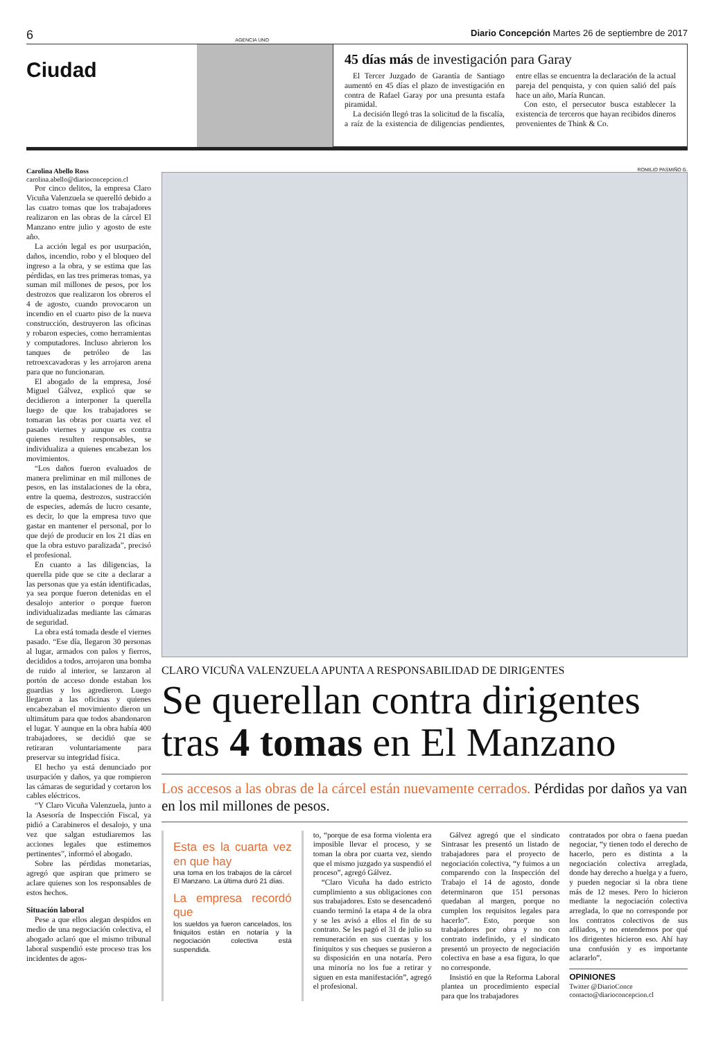6 AGENCIA UNO Diario Concepción Martes 26 de septiembre de 2017
Ciudad
45 días más de investigación para Garay
El Tercer Juzgado de Garantía de Santiago aumentó en 45 días el plazo de investigación en contra de Rafael Garay por una presunta estafa piramidal.
La decisión llegó tras la solicitud de la fiscalía, a raíz de la existencia de diligencias pendientes, entre ellas se encuentra la declaración de la actual pareja del penquista, y con quien salió del país hace un año, María Runcan.
Con esto, el persecutor busca establecer la existencia de terceros que hayan recibidos dineros provenientes de Think & Co.
Carolina Abello Ross
carolina.abello@diarioconcepcion.cl
Por cinco delitos, la empresa Claro Vicuña Valenzuela se querelló debido a las cuatro tomas que los trabajadores realizaron en las obras de la cárcel El Manzano entre julio y agosto de este año.
La acción legal es por usurpación, daños, incendio, robo y el bloqueo del ingreso a la obra, y se estima que las pérdidas, en las tres primeras tomas, ya suman mil millones de pesos, por los destrozos que realizaron los obreros el 4 de agosto, cuando provocaron un incendio en el cuarto piso de la nueva construcción, destruyeron las oficinas y robaron especies, como herramientas y computadores. Incluso abrieron los tanques de petróleo de las retroexcavadoras y les arrojaron arena para que no funcionaran.
El abogado de la empresa, José Miguel Gálvez, explicó que se decidieron a interponer la querella luego de que los trabajadores se tomaran las obras por cuarta vez el pasado viernes y aunque es contra quienes resulten responsables, se individualiza a quienes encabezan los movimientos.
“Los daños fueron evaluados de manera preliminar en mil millones de pesos, en las instalaciones de la obra, entre la quema, destrozos, sustracción de especies, además de lucro cesante, es decir, lo que la empresa tuvo que gastar en mantener el personal, por lo que dejó de producir en los 21 días en que la obra estuvo paralizada”, precisó el profesional.
En cuanto a las diligencias, la querella pide que se cite a declarar a las personas que ya están identificadas, ya sea porque fueron detenidas en el desalojo anterior o porque fueron individualizadas mediante las cámaras de seguridad.
La obra está tomada desde el viernes pasado. “Ese día, llegaron 30 personas al lugar, armados con palos y fierros, decididos a todos, arrojaron una bomba de ruido al interior, se lanzaron al portón de acceso donde estaban los guardias y los agredieron. Luego llegaron a las oficinas y quienes encabezaban el movimiento dieron un ultimátum para que todos abandonaron el lugar. Y aunque en la obra había 400 trabajadores, se decidió que se retiraran voluntariamente para preservar su integridad física.
El hecho ya está denunciado por usurpación y daños, ya que rompieron las cámaras de seguridad y cortaron los cables eléctricos.
“Y Claro Vicuña Valenzuela, junto a la Asesoría de Inspección Fiscal, ya pidió a Carabineros el desalojo, y una vez que salgan estudiaremos las acciones legales que estimemos pertinentes”, informó el abogado.
Sobre las pérdidas monetarias, agregó que aspiran que primero se aclare quienes son los responsables de estos hechos.
Situación laboral
Pese a que ellos alegan despidos en medio de una negociación colectiva, el abogado aclaró que el mismo tribunal laboral suspendió este proceso tras los incidentes de agos-
ROMILIO PASMIÑO G.
CLARO VICUÑA VALENZUELA APUNTA A RESPONSABILIDAD DE DIRIGENTES
Se querellan contra dirigentes tras 4 tomas en El Manzano
Los accesos a las obras de la cárcel están nuevamente cerrados. Pérdidas por daños ya van en los mil millones de pesos.
Esta es la cuarta vez en que hay
una toma en los trabajos de la cárcel El Manzano. La última duró 21 días.
La empresa recordó que
los sueldos ya fueron cancelados, los finiquitos están en notaría y la negociación colectiva está suspendida.
to, “porque de esa forma violenta era imposible llevar el proceso, y se toman la obra por cuarta vez, siendo que el mismo juzgado ya suspendió el proceso”, agregó Gálvez.
“Claro Vicuña ha dado estricto cumplimiento a sus obligaciones con sus trabajadores. Esto se desencadenó cuando terminó la etapa 4 de la obra y se les avisó a ellos el fin de su contrato. Se les pagó el 31 de julio su remuneración en sus cuentas y los finiquitos y sus cheques se pusieron a su disposición en una notaría. Pero una minoría no los fue a retirar y siguen en esta manifestación”, agregó el profesional.
Gálvez agregó que el sindicato Sintrasar les presentó un listado de trabajadores para el proyecto de negociación colectiva, “y fuimos a un comparendo con la Inspección del Trabajo el 14 de agosto, donde determinaron que 151 personas quedaban al margen, porque no cumplen los requisitos legales para hacerlo”. Esto, porque son trabajadores por obra y no con contrato indefinido, y el sindicato presentó un proyecto de negociación colectiva en base a esa figura, lo que no corresponde.
Insistió en que la Reforma Laboral plantea un procedimiento especial para que los trabajadores
contratados por obra o faena puedan negociar, “y tienen todo el derecho de hacerlo, pero es distinta a la negociación colectiva arreglada, donde hay derecho a huelga y a fuero, y pueden negociar si la obra tiene más de 12 meses. Pero lo hicieron mediante la negociación colectiva arreglada, lo que no corresponde por los contratos colectivos de sus afiliados, y no entendemos por qué los dirigentes hicieron eso. Ahí hay una confusión y es importante aclararlo”.
OPINIONES
Twitter @DiarioConce
contacto@diarioconcepcion.cl